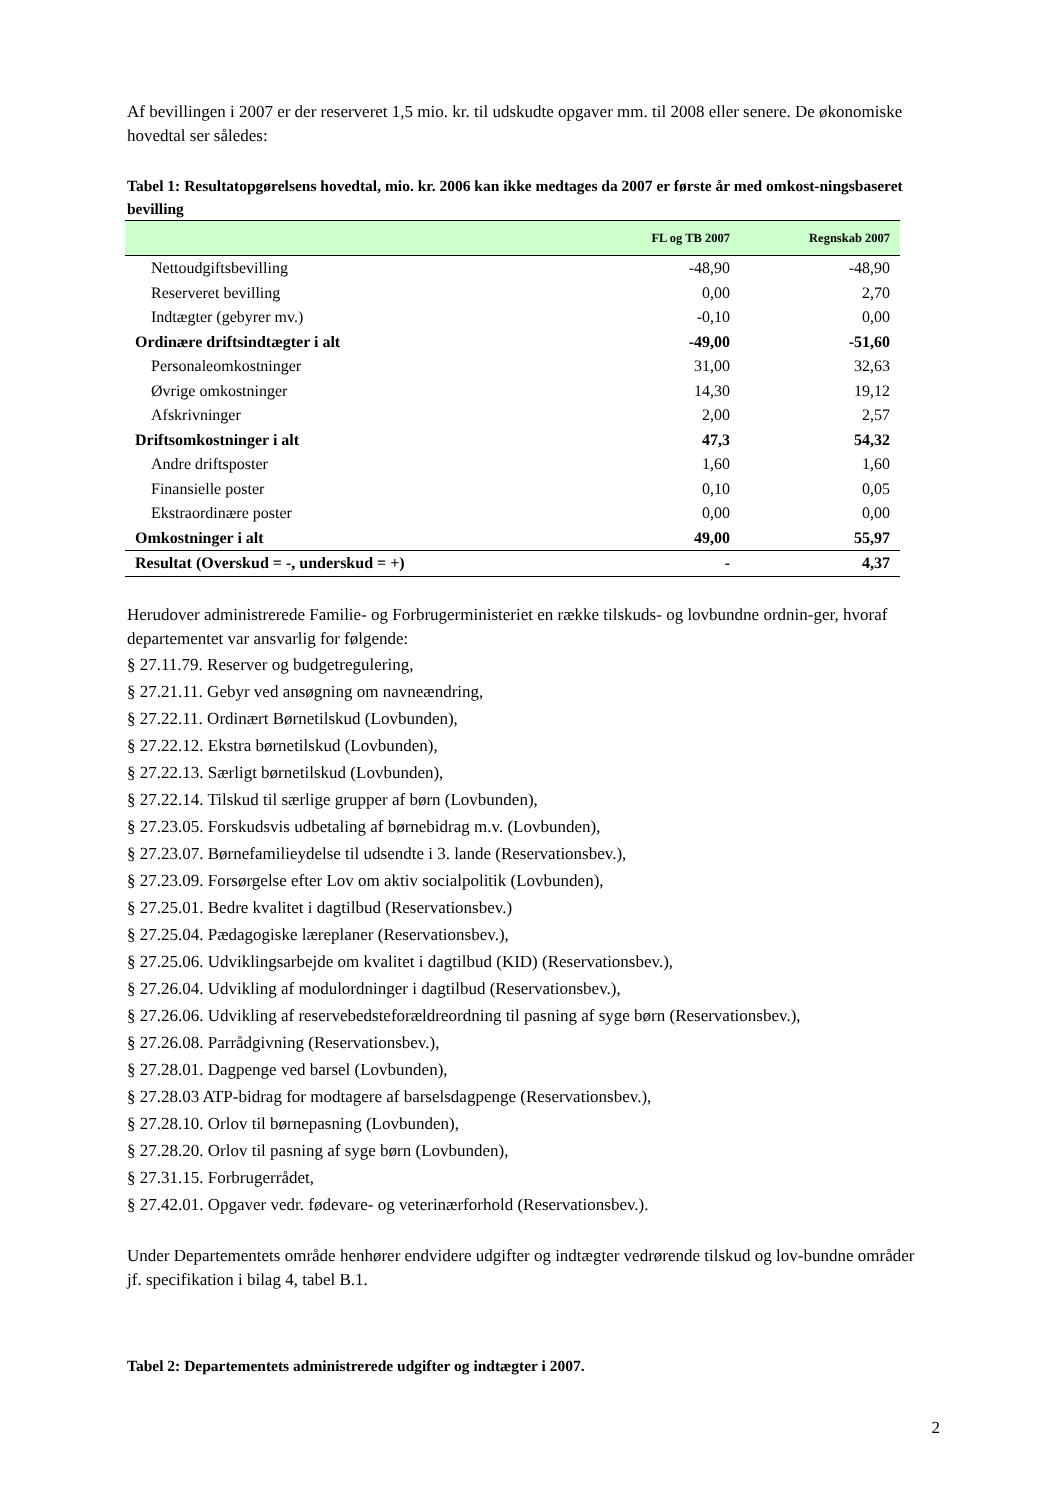Af bevillingen i 2007 er der reserveret 1,5 mio. kr. til udskudte opgaver mm. til 2008 eller senere. De økonomiske hovedtal ser således:
Tabel 1: Resultatopgørelsens hovedtal, mio. kr. 2006 kan ikke medtages da 2007 er første år med omkost-ningsbaseret bevilling
| | FL og TB 2007 | Regnskab 2007 |
| --- | --- | --- |
| Nettoudgiftsbevilling | -48,90 | -48,90 |
| Reserveret bevilling | 0,00 | 2,70 |
| Indtægter (gebyrer mv.) | -0,10 | 0,00 |
| Ordinære driftsindtægter i alt | -49,00 | -51,60 |
| Personaleomkostninger | 31,00 | 32,63 |
| Øvrige omkostninger | 14,30 | 19,12 |
| Afskrivninger | 2,00 | 2,57 |
| Driftsomkostninger i alt | 47,3 | 54,32 |
| Andre driftsposter | 1,60 | 1,60 |
| Finansielle poster | 0,10 | 0,05 |
| Ekstraordinære poster | 0,00 | 0,00 |
| Omkostninger i alt | 49,00 | 55,97 |
| Resultat (Overskud = -, underskud = +) | - | 4,37 |
Herudover administrerede Familie- og Forbrugerministeriet en række tilskuds- og lovbundne ordnin-ger, hvoraf departementet var ansvarlig for følgende:
§ 27.11.79. Reserver og budgetregulering,
§ 27.21.11. Gebyr ved ansøgning om navneændring,
§ 27.22.11. Ordinært Børnetilskud (Lovbunden),
§ 27.22.12. Ekstra børnetilskud (Lovbunden),
§ 27.22.13. Særligt børnetilskud (Lovbunden),
§ 27.22.14. Tilskud til særlige grupper af børn (Lovbunden),
§ 27.23.05. Forskudsvis udbetaling af børnebidrag m.v. (Lovbunden),
§ 27.23.07. Børnefamilieydelse til udsendte i 3. lande (Reservationsbev.),
§ 27.23.09. Forsørgelse efter Lov om aktiv socialpolitik (Lovbunden),
§ 27.25.01. Bedre kvalitet i dagtilbud (Reservationsbev.)
§ 27.25.04. Pædagogiske læreplaner (Reservationsbev.),
§ 27.25.06. Udviklingsarbejde om kvalitet i dagtilbud (KID) (Reservationsbev.),
§ 27.26.04. Udvikling af modulordninger i dagtilbud (Reservationsbev.),
§ 27.26.06. Udvikling af reservebedsteforældreordning til pasning af syge børn (Reservationsbev.),
§ 27.26.08. Parrådgivning (Reservationsbev.),
§ 27.28.01. Dagpenge ved barsel (Lovbunden),
§ 27.28.03 ATP-bidrag for modtagere af barselsdagpenge (Reservationsbev.),
§ 27.28.10. Orlov til børnepasning (Lovbunden),
§ 27.28.20. Orlov til pasning af syge børn (Lovbunden),
§ 27.31.15. Forbrugerrådet,
§ 27.42.01. Opgaver vedr. fødevare- og veterinærforhold (Reservationsbev.).
Under Departementets område henhører endvidere udgifter og indtægter vedrørende tilskud og lov-bundne områder jf. specifikation i bilag 4, tabel B.1.
Tabel 2: Departementets administrerede udgifter og indtægter i 2007.
2